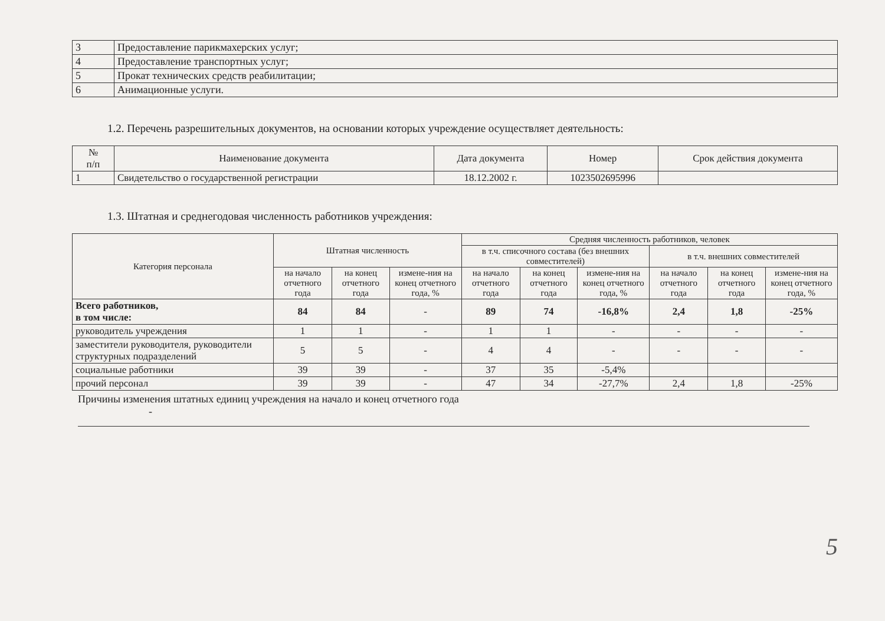| 3 | Предоставление парикмахерских услуг; |
| 4 | Предоставление транспортных услуг; |
| 5 | Прокат технических средств реабилитации; |
| 6 | Анимационные услуги. |
1.2. Перечень разрешительных документов, на основании которых учреждение осуществляет деятельность:
| № п/п | Наименование документа | Дата документа | Номер | Срок действия документа |
| --- | --- | --- | --- | --- |
| 1 | Свидетельство о государственной регистрации | 18.12.2002 г. | 1023502695996 | |
1.3. Штатная и среднегодовая численность работников учреждения:
| Категория персонала | Штатная численность | | | Средняя численность работников, человек | | | | | |
| --- | --- | --- | --- | --- | --- | --- | --- | --- | --- |
| | | | | в т.ч. списочного состава (без внешних совместителей) | | | в т.ч. внешних совместителей | | |
| | на начало отчетного года | на конец отчетного года | измене-ния на конец отчетного года, % | на начало отчетного года | на конец отчетного года | измене-ния на конец отчетного года, % | на начало отчетного года | на конец отчетного года | измене-ния на конец отчетного года, % |
| Всего работников, в том числе: | 84 | 84 | - | 89 | 74 | -16,8% | 2,4 | 1,8 | -25% |
| руководитель учреждения | 1 | 1 | - | 1 | 1 | - | - | - | - |
| заместители руководителя, руководители структурных подразделений | 5 | 5 | - | 4 | 4 | - | - | - | - |
| социальные работники | 39 | 39 | - | 37 | 35 | -5,4% | | | |
| прочий персонал | 39 | 39 | - | 47 | 34 | -27,7% | 2,4 | 1,8 | -25% |
Причины изменения штатных единиц учреждения на начало и конец отчетного года
-
5